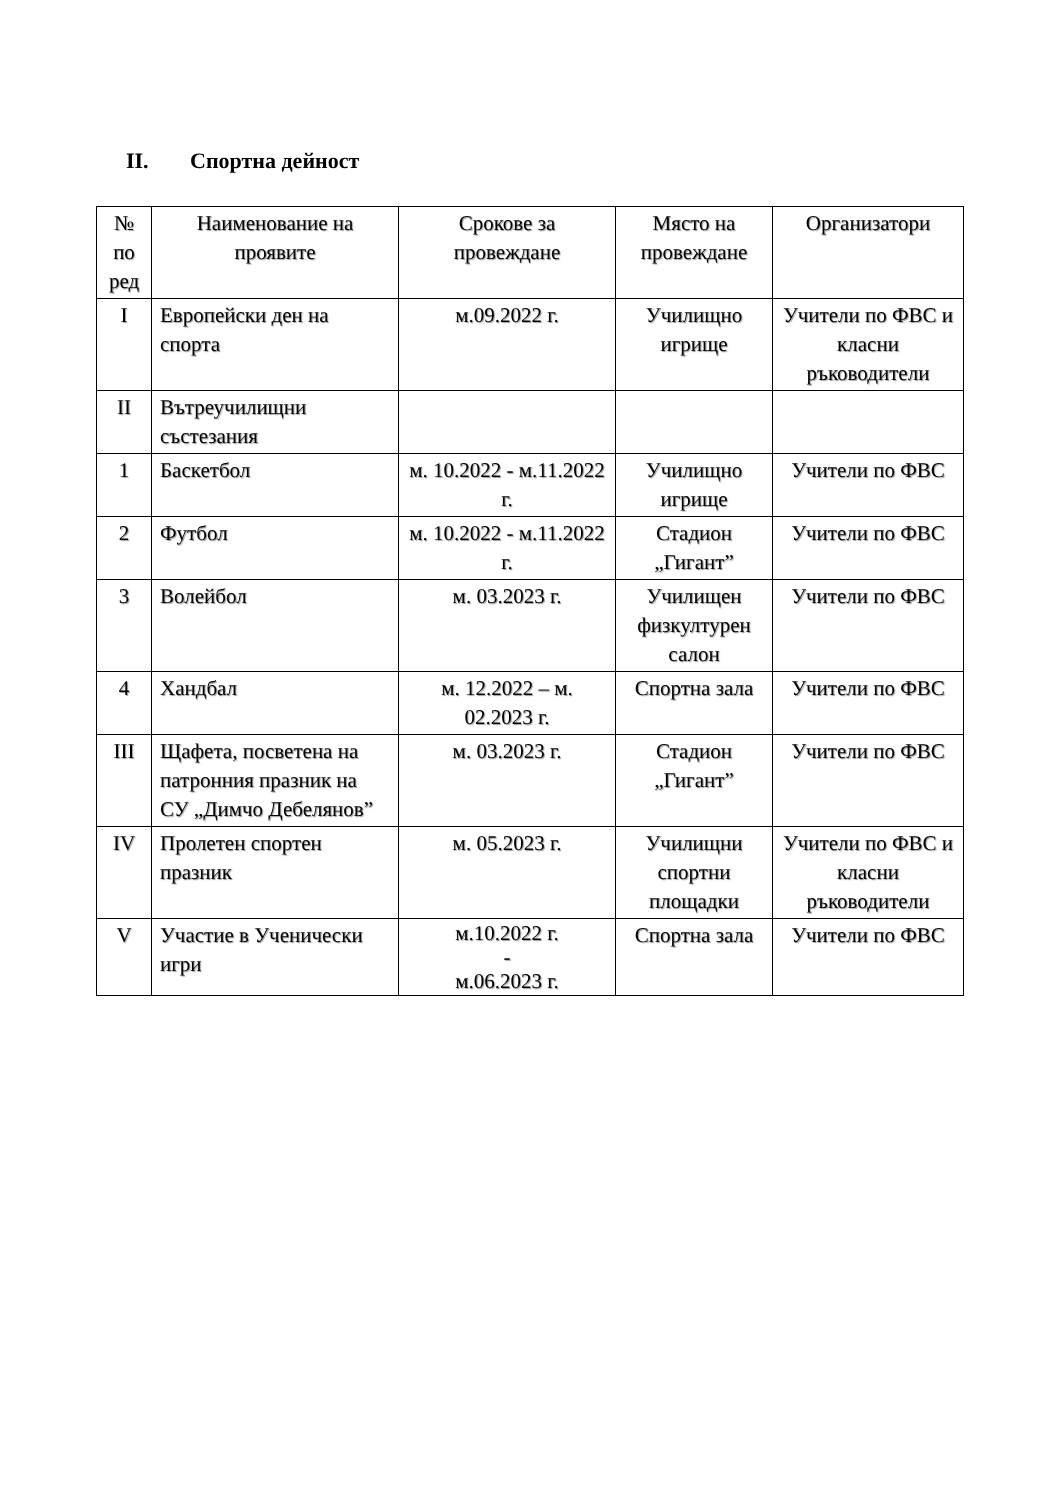II. Спортна дейност
| № по ред | Наименование на проявите | Срокове за провеждане | Място на провеждане | Организатори |
| --- | --- | --- | --- | --- |
| I | Европейски ден на спорта | м.09.2022 г. | Училищно игрище | Учители по ФВС и класни ръководители |
| II | Вътреучилищни състезания | | | |
| 1 | Баскетбол | м. 10.2022 - м.11.2022 г. | Училищно игрище | Учители по ФВС |
| 2 | Футбол | м. 10.2022 - м.11.2022 г. | Стадион „Гигант” | Учители по ФВС |
| 3 | Волейбол | м. 03.2023 г. | Училищен физкултурен салон | Учители по ФВС |
| 4 | Хандбал | м. 12.2022 – м. 02.2023 г. | Спортна зала | Учители по ФВС |
| III | Щафета, посветена на патронния празник на СУ „Димчо Дебелянов” | м. 03.2023 г. | Стадион „Гигант” | Учители по ФВС |
| IV | Пролетен спортен празник | м. 05.2023 г. | Училищни спортни площадки | Учители по ФВС и класни ръководители |
| V | Участие в Ученически игри | м.10.2022 г. - м.06.2023 г. | Спортна зала | Учители по ФВС |